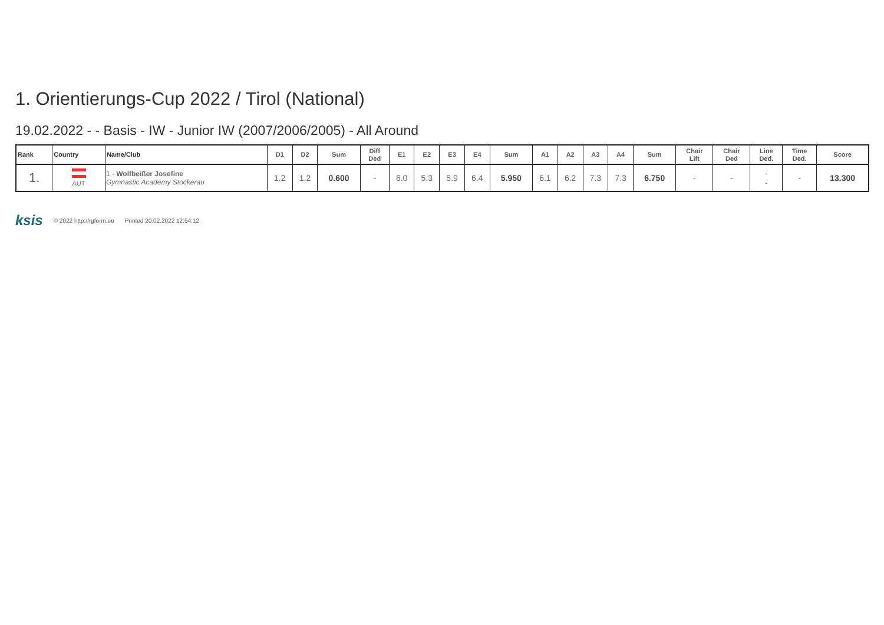1. Orientierungs-Cup 2022 / Tirol (National)
19.02.2022 - - Basis - IW - Junior IW (2007/2006/2005) - All Around
| Rank | Country | Name/Club | D1 | D2 | Sum | Diff Ded | E1 | E2 | E3 | E4 | Sum | A1 | A2 | A3 | A4 | Sum | Chair Lift | Chair Ded | Line Ded. | Time Ded. | Score |
| --- | --- | --- | --- | --- | --- | --- | --- | --- | --- | --- | --- | --- | --- | --- | --- | --- | --- | --- | --- | --- | --- |
| 1. | AUT | 1 - Wolfbeißer Josefine Gymnastic Academy Stockerau | 1.2 | 1.2 | 0.600 | - | 6.0 | 5.3 | 5.9 | 6.4 | 5.950 | 6.1 | 6.2 | 7.3 | 7.3 | 6.750 | - | - | - - | - | 13.300 |
ksis © 2022 http://rgform.eu Printed 20.02.2022 12:54:12